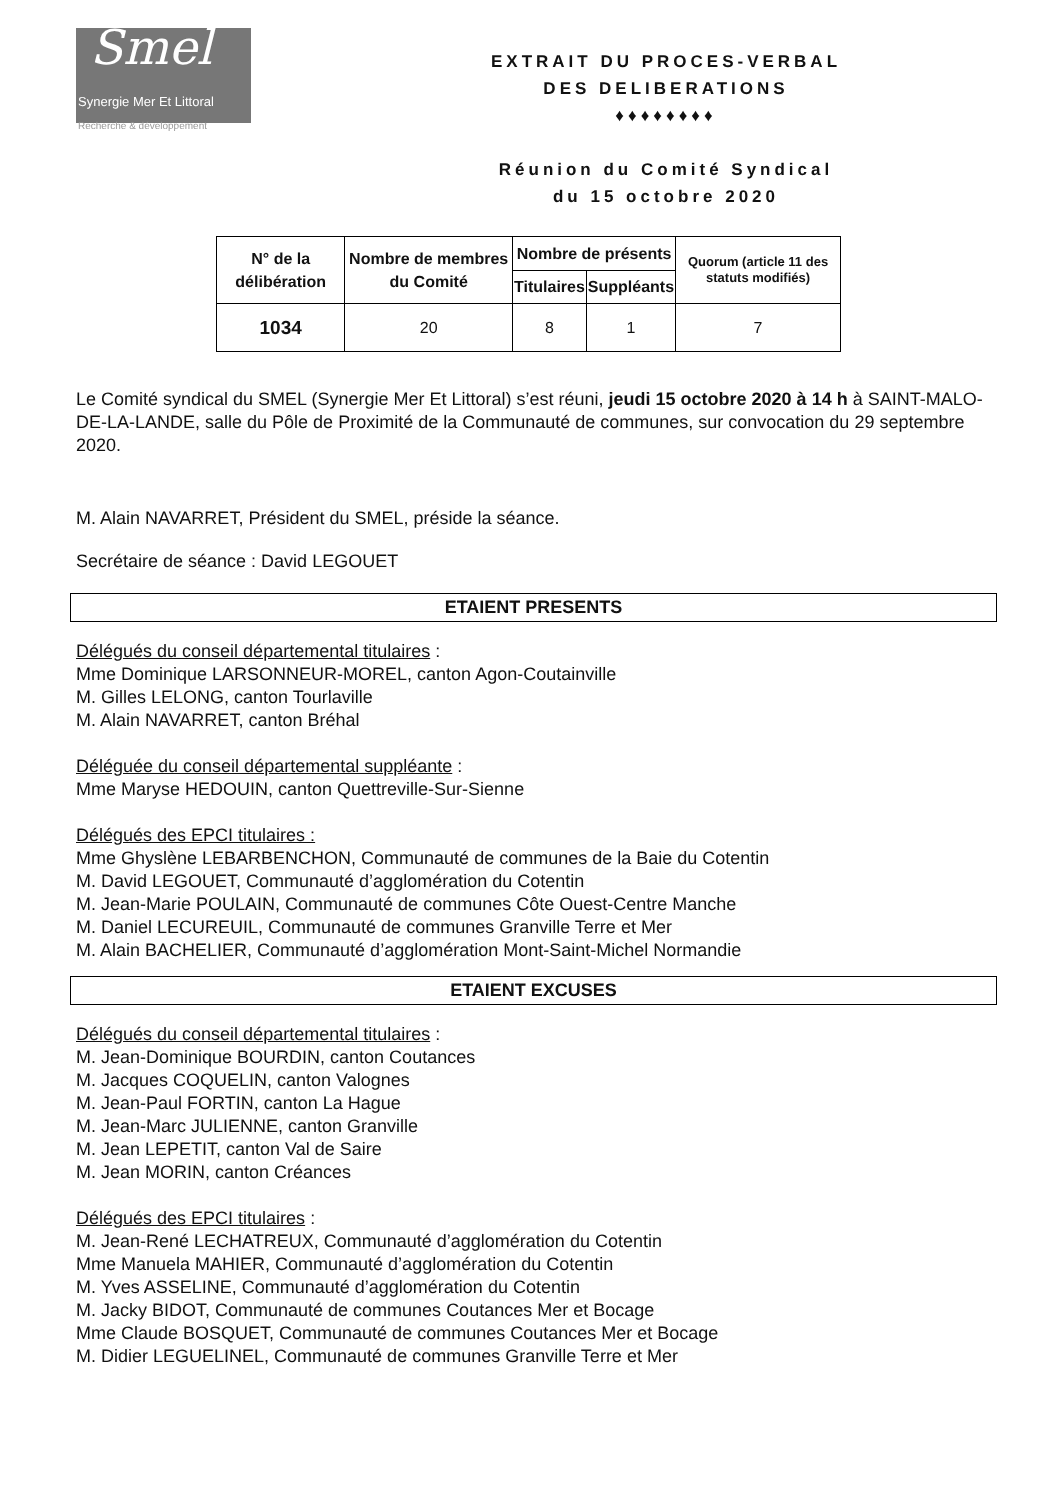Smel
Synergie Mer Et Littoral
Recherche & développement
EXTRAIT DU PROCES-VERBAL
DES DELIBERATIONS
♦♦♦♦♦♦♦♦
Réunion du Comité Syndical
du 15 octobre 2020
| N° de la délibération | Nombre de membres du Comité | Nombre de présents | | Quorum (article 11 des statuts modifiés) |
| --- | --- | --- | --- | --- |
| | | Titulaires | Suppléants | |
| 1034 | 20 | 8 | 1 | 7 |
Le Comité syndical du SMEL (Synergie Mer Et Littoral) s’est réuni, jeudi 15 octobre 2020 à 14 h à SAINT-MALO-DE-LA-LANDE, salle du Pôle de Proximité de la Communauté de communes, sur convocation du 29 septembre 2020.
M. Alain NAVARRET, Président du SMEL, préside la séance.
Secrétaire de séance : David LEGOUET
ETAIENT PRESENTS
Délégués du conseil départemental titulaires :
Mme Dominique LARSONNEUR-MOREL, canton Agon-Coutainville
M. Gilles LELONG, canton Tourlaville
M. Alain NAVARRET, canton Bréhal
Déléguée du conseil départemental suppléante :
Mme Maryse HEDOUIN, canton Quettreville-Sur-Sienne
Délégués des EPCI titulaires :
Mme Ghyslène LEBARBENCHON, Communauté de communes de la Baie du Cotentin
M. David LEGOUET, Communauté d’agglomération du Cotentin
M. Jean-Marie POULAIN, Communauté de communes Côte Ouest-Centre Manche
M. Daniel LECUREUIL, Communauté de communes Granville Terre et Mer
M. Alain BACHELIER, Communauté d’agglomération Mont-Saint-Michel Normandie
ETAIENT EXCUSES
Délégués du conseil départemental titulaires :
M. Jean-Dominique BOURDIN, canton Coutances
M. Jacques COQUELIN, canton Valognes
M. Jean-Paul FORTIN, canton La Hague
M. Jean-Marc JULIENNE, canton Granville
M. Jean LEPETIT, canton Val de Saire
M. Jean MORIN, canton Créances
Délégués des EPCI titulaires :
M. Jean-René LECHATREUX, Communauté d’agglomération du Cotentin
Mme Manuela MAHIER, Communauté d’agglomération du Cotentin
M. Yves ASSELINE, Communauté d’agglomération du Cotentin
M. Jacky BIDOT, Communauté de communes Coutances Mer et Bocage
Mme Claude BOSQUET, Communauté de communes Coutances Mer et Bocage
M. Didier LEGUELINEL, Communauté de communes Granville Terre et Mer